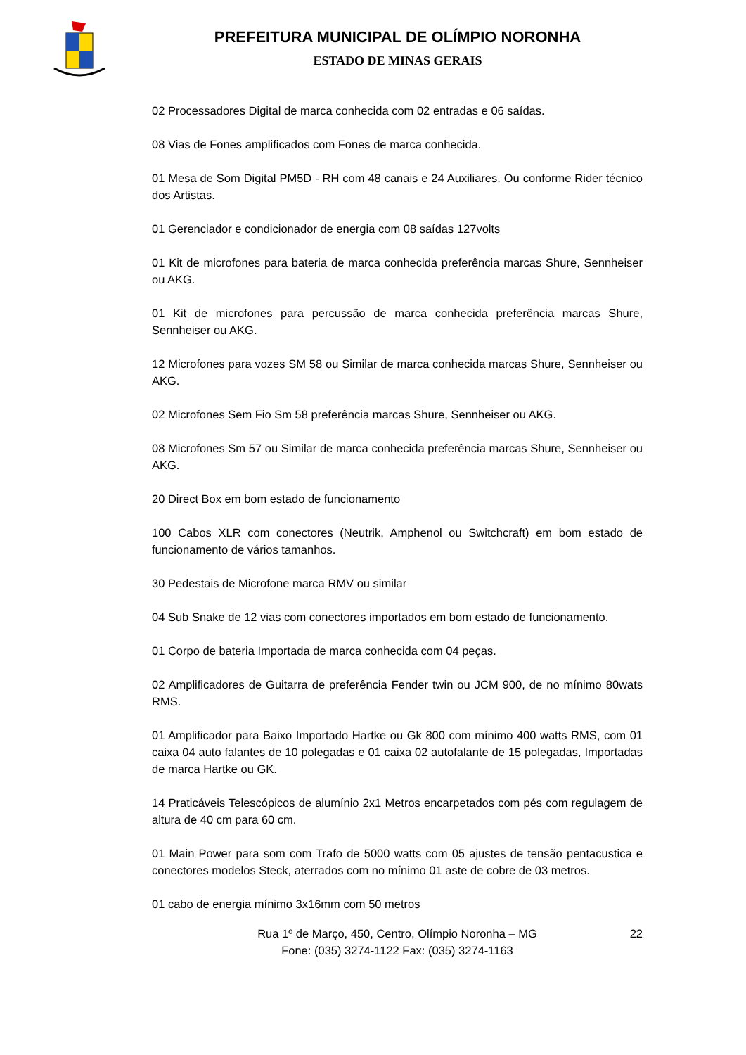PREFEITURA MUNICIPAL DE OLÍMPIO NORONHA
ESTADO DE MINAS GERAIS
02 Processadores Digital de marca conhecida com 02 entradas e 06 saídas.
08 Vias de Fones amplificados com Fones de marca conhecida.
01 Mesa de Som Digital PM5D - RH com 48 canais e 24 Auxiliares. Ou conforme Rider técnico dos Artistas.
01 Gerenciador e condicionador de energia com 08 saídas 127volts
01 Kit de microfones para bateria de marca conhecida preferência marcas Shure, Sennheiser ou AKG.
01 Kit de microfones para percussão de marca conhecida preferência marcas Shure, Sennheiser ou AKG.
12 Microfones para vozes SM 58 ou Similar de marca conhecida marcas Shure, Sennheiser ou AKG.
02 Microfones Sem Fio Sm 58 preferência marcas Shure, Sennheiser ou AKG.
08 Microfones Sm 57 ou Similar de marca conhecida preferência marcas Shure, Sennheiser ou AKG.
20 Direct Box em bom estado de funcionamento
100 Cabos XLR com conectores (Neutrik, Amphenol ou Switchcraft) em bom estado de funcionamento de vários tamanhos.
30 Pedestais de Microfone marca RMV ou similar
04 Sub Snake de 12 vias com conectores importados em bom estado de funcionamento.
01 Corpo de bateria Importada de marca conhecida com 04 peças.
02 Amplificadores de Guitarra de preferência Fender twin ou JCM 900, de no mínimo 80wats RMS.
01 Amplificador para Baixo Importado Hartke ou Gk 800 com mínimo 400 watts RMS, com 01 caixa 04 auto falantes de 10 polegadas e 01 caixa 02 autofalante de 15 polegadas, Importadas de marca Hartke ou GK.
14 Praticáveis Telescópicos de alumínio 2x1 Metros encarpetados com pés com regulagem de altura de 40 cm para 60 cm.
01 Main Power para som com Trafo de 5000 watts com 05 ajustes de tensão pentacustica e conectores modelos Steck, aterrados com no mínimo 01 aste de cobre de 03 metros.
01 cabo de energia mínimo 3x16mm com 50 metros
Rua 1º de Março, 450, Centro, Olímpio Noronha – MG
Fone: (035) 3274-1122 Fax: (035) 3274-1163
22